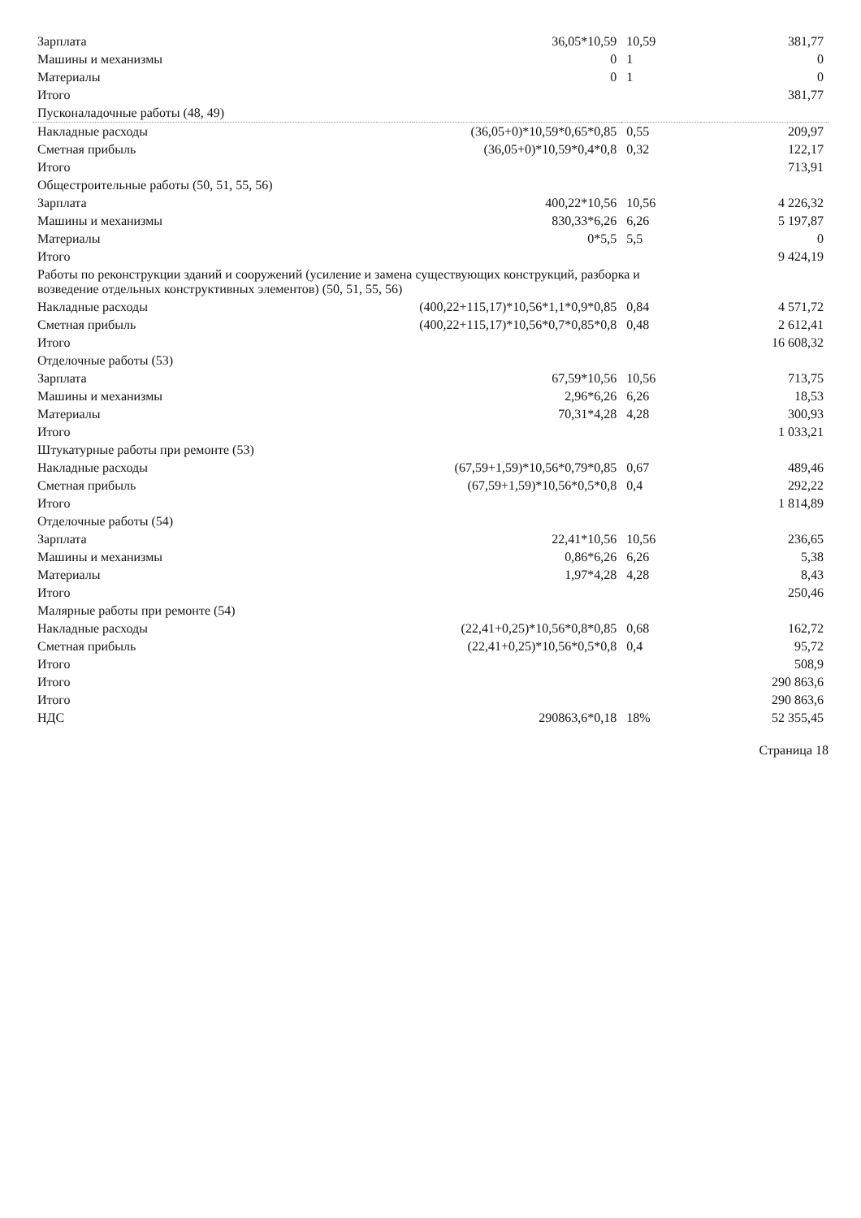| Зарплата | 36,05*10,59 | 10,59 | 381,77 |
| Машины и механизмы | 0 | 1 | 0 |
| Материалы | 0 | 1 | 0 |
| Итого | | | 381,77 |
| Пусконаладочные работы (48, 49) | | | |
| Накладные расходы | (36,05+0)*10,59*0,65*0,85 | 0,55 | 209,97 |
| Сметная прибыль | (36,05+0)*10,59*0,4*0,8 | 0,32 | 122,17 |
| Итого | | | 713,91 |
| Общестроительные работы (50, 51, 55, 56) | | | |
| Зарплата | 400,22*10,56 | 10,56 | 4 226,32 |
| Машины и механизмы | 830,33*6,26 | 6,26 | 5 197,87 |
| Материалы | 0*5,5 | 5,5 | 0 |
| Итого | | | 9 424,19 |
| Работы по реконструкции зданий и сооружений (усиление и замена существующих конструкций, разборка и возведение отдельных конструктивных элементов) (50, 51, 55, 56) | | | |
| Накладные расходы | (400,22+115,17)*10,56*1,1*0,9*0,85 | 0,84 | 4 571,72 |
| Сметная прибыль | (400,22+115,17)*10,56*0,7*0,85*0,8 | 0,48 | 2 612,41 |
| Итого | | | 16 608,32 |
| Отделочные работы (53) | | | |
| Зарплата | 67,59*10,56 | 10,56 | 713,75 |
| Машины и механизмы | 2,96*6,26 | 6,26 | 18,53 |
| Материалы | 70,31*4,28 | 4,28 | 300,93 |
| Итого | | | 1 033,21 |
| Штукатурные работы при ремонте (53) | | | |
| Накладные расходы | (67,59+1,59)*10,56*0,79*0,85 | 0,67 | 489,46 |
| Сметная прибыль | (67,59+1,59)*10,56*0,5*0,8 | 0,4 | 292,22 |
| Итого | | | 1 814,89 |
| Отделочные работы (54) | | | |
| Зарплата | 22,41*10,56 | 10,56 | 236,65 |
| Машины и механизмы | 0,86*6,26 | 6,26 | 5,38 |
| Материалы | 1,97*4,28 | 4,28 | 8,43 |
| Итого | | | 250,46 |
| Малярные работы при ремонте (54) | | | |
| Накладные расходы | (22,41+0,25)*10,56*0,8*0,85 | 0,68 | 162,72 |
| Сметная прибыль | (22,41+0,25)*10,56*0,5*0,8 | 0,4 | 95,72 |
| Итого | | | 508,9 |
| Итого | | | 290 863,6 |
| Итого | | | 290 863,6 |
| НДС | 290863,6*0,18 | 18% | 52 355,45 |
Страница 18